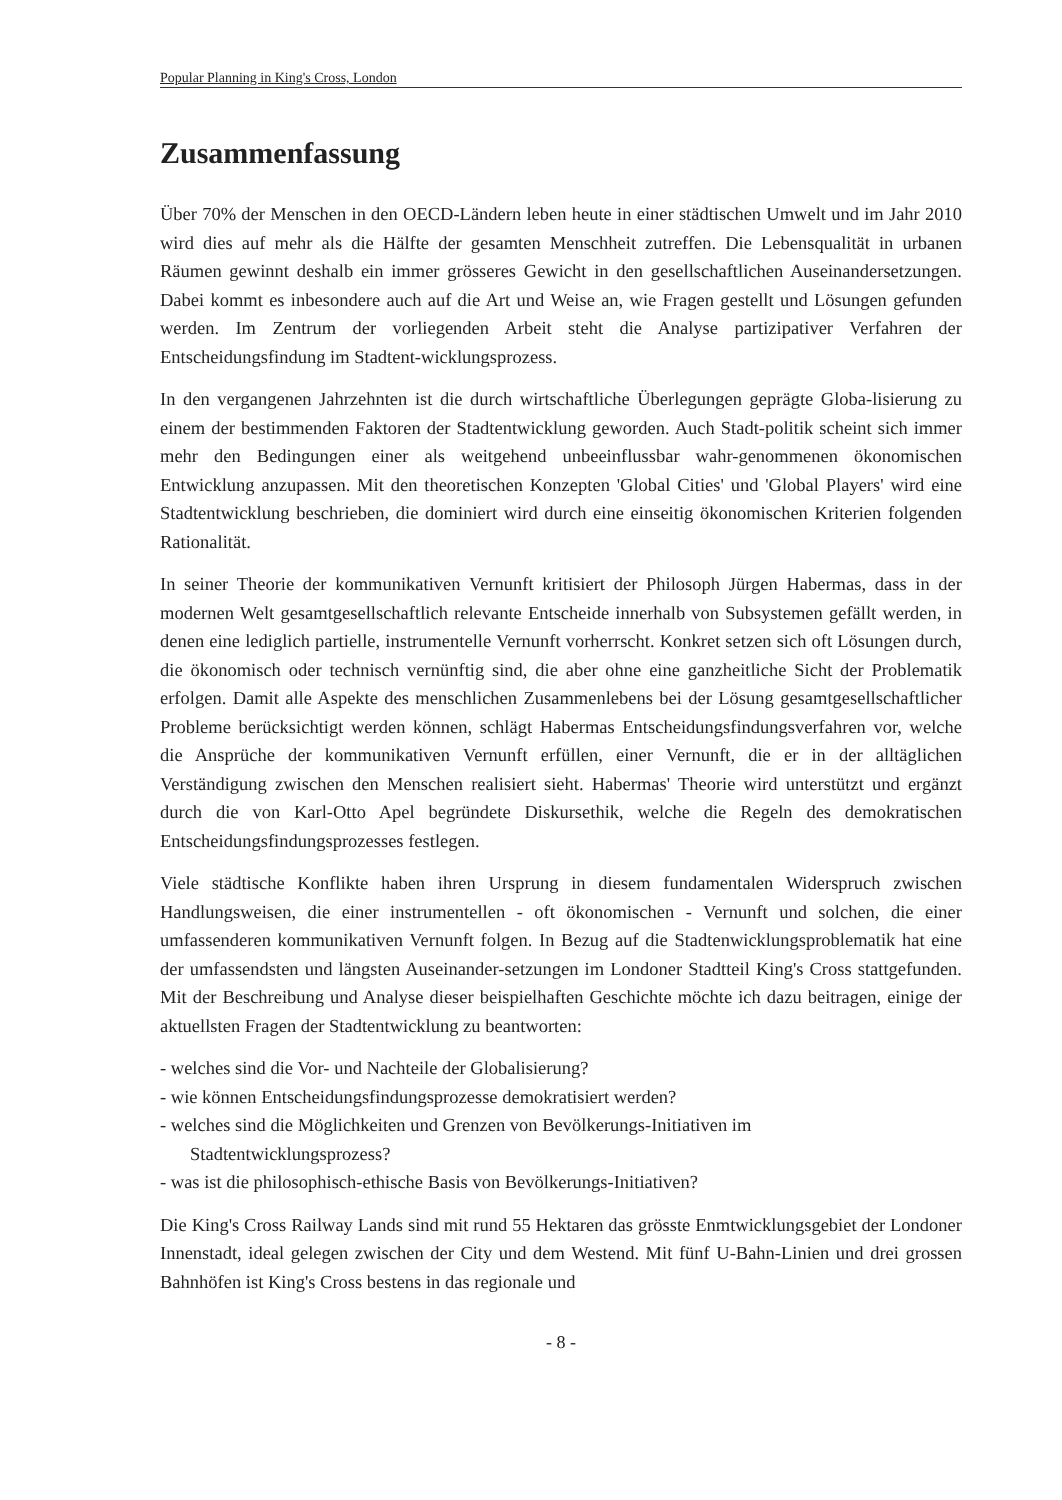Popular Planning in King's Cross, London
Zusammenfassung
Über 70% der Menschen in den OECD-Ländern leben heute in einer städtischen Umwelt und im Jahr 2010 wird dies auf mehr als die Hälfte der gesamten Menschheit zutreffen. Die Lebensqualität in urbanen Räumen gewinnt deshalb ein immer grösseres Gewicht in den gesellschaftlichen Auseinandersetzungen. Dabei kommt es inbesondere auch auf die Art und Weise an, wie Fragen gestellt und Lösungen gefunden werden. Im Zentrum der vorliegenden Arbeit steht die Analyse partizipativer Verfahren der Entscheidungsfindung im Stadtent-wicklungsprozess.
In den vergangenen Jahrzehnten ist die durch wirtschaftliche Überlegungen geprägte Globa-lisierung zu einem der bestimmenden Faktoren der Stadtentwicklung geworden. Auch Stadt-politik scheint sich immer mehr den Bedingungen einer als weitgehend unbeeinflussbar wahr-genommenen ökonomischen Entwicklung anzupassen. Mit den theoretischen Konzepten 'Global Cities' und 'Global Players' wird eine Stadtentwicklung beschrieben, die dominiert wird durch eine einseitig ökonomischen Kriterien folgenden Rationalität.
In seiner Theorie der kommunikativen Vernunft kritisiert der Philosoph Jürgen Habermas, dass in der modernen Welt gesamtgesellschaftlich relevante Entscheide innerhalb von Subsystemen gefällt werden, in denen eine lediglich partielle, instrumentelle Vernunft vorherrscht. Konkret setzen sich oft Lösungen durch, die ökonomisch oder technisch vernünftig sind, die aber ohne eine ganzheitliche Sicht der Problematik erfolgen. Damit alle Aspekte des menschlichen Zusammenlebens bei der Lösung gesamtgesellschaftlicher Probleme berücksichtigt werden können, schlägt Habermas Entscheidungsfindungsverfahren vor, welche die Ansprüche der kommunikativen Vernunft erfüllen, einer Vernunft, die er in der alltäglichen Verständigung zwischen den Menschen realisiert sieht. Habermas' Theorie wird unterstützt und ergänzt durch die von Karl-Otto Apel begründete Diskursethik, welche die Regeln des demokratischen Entscheidungsfindungsprozesses festlegen.
Viele städtische Konflikte haben ihren Ursprung in diesem fundamentalen Widerspruch zwischen Handlungsweisen, die einer instrumentellen - oft ökonomischen - Vernunft und solchen, die einer umfassenderen kommunikativen Vernunft folgen. In Bezug auf die Stadtenwicklungsproblematik hat eine der umfassendsten und längsten Auseinander-setzungen im Londoner Stadtteil King's Cross stattgefunden. Mit der Beschreibung und Analyse dieser beispielhaften Geschichte möchte ich dazu beitragen, einige der aktuellsten Fragen der Stadtentwicklung zu beantworten:
- welches sind die Vor- und Nachteile der Globalisierung?
- wie können Entscheidungsfindungsprozesse demokratisiert werden?
- welches sind die Möglichkeiten und Grenzen von Bevölkerungs-Initiativen im
Stadtentwicklungsprozess?
- was ist die philosophisch-ethische Basis von Bevölkerungs-Initiativen?
Die King's Cross Railway Lands sind mit rund 55 Hektaren das grösste Enmtwicklungsgebiet der Londoner Innenstadt, ideal gelegen zwischen der City und dem Westend. Mit fünf U-Bahn-Linien und drei grossen Bahnhöfen ist King's Cross bestens in das regionale und
- 8 -